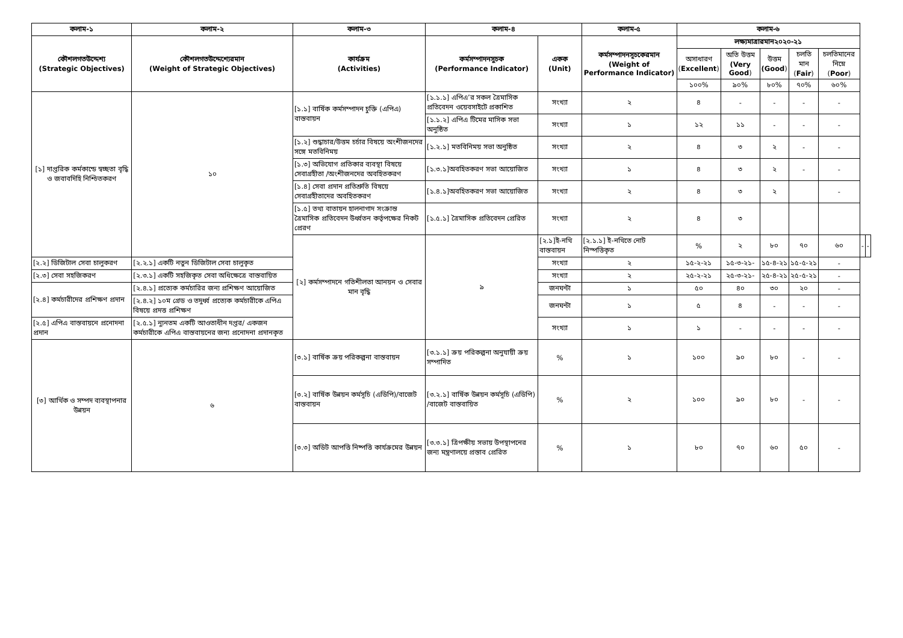| কলাম-১ | কলাম-২ | কলাম-৩ | কলাম-৪ | | কলাম-৫ | কলাম-৬ | | | | | | |
| --- | --- | --- | --- | --- | --- | --- | --- | --- | --- | --- | --- | --- |
| কৌশলগতউদ্দেশ্য (Strategic Objectives) | কৌশলগতউদ্দেশ্যেরমান (Weight of Strategic Objectives) | কার্যক্রম (Activities) | কর্মসম্পাদনসুচক (Performance Indicator) | একক (Unit) | কর্মসম্পাদনসূচকেরমান (Weight of Performance Indicator) | লক্ষ্যমাত্রারমান২০২০-২১ | | | | | | |
| | | | | | | অসাধারণ ( Excellent ) | অতি উত্তম (Very Good ) | উত্তম (Good ) | চলতি মান ( Fair ) | চলতিমানের নিম্নে ( Poor ) | | |
| | | | | | | ১০০% | ৯০% | ৮০% | ৭০% | ৬০% | | |
| [১] দাপ্তরিক কর্মকান্ডে স্বচ্ছতা বৃদ্ধি ও জবাবদিহি নিশ্চিতকরণ | ১০ | [১.১] বার্ষিক কর্মসম্পাদন চুক্তি (এপিএ) বাস্তবায়ন | [১.১.১] এপিএ’র সকল ত্রৈমাসিক প্রতিবেদন ওয়েবসাইটে প্রকাশিত | সংখ্যা | ২ | ৪ | - | - | - | - | | |
| | | | [১.১.২] এপিএ টিমের মাসিক সভা অনুষ্ঠিত | সংখ্যা | ১ | ১২ | ১১ | - | - | - | | |
| | | [১.২] শুদ্ধাচার/উত্তম চর্চার বিষয়ে অংশীজনদের সঙ্গে মতবিনিময় | [১.২.১] মতবিনিময় সভা অনুষ্ঠিত | সংখ্যা | ২ | ৪ | ৩ | ২ | - | - | | |
| | | [১.৩] অভিযোগ প্রতিকার ব্যবস্থা বিষয়ে সেবাগ্রহীতা /অংশীজনদের অবহিতকরণ | [১.৩.১]অবহিতকরণ সভা আয়োজিত | সংখ্যা | ১ | ৪ | ৩ | ২ | - | - | | |
| | | [১.৪] সেবা প্রদান প্রতিশ্রুতি বিষয়ে সেবাগ্রহীতাদের অবহিতকরণ | [১.৪.১]অবহিতকরণ সভা আয়োজিত | সংখ্যা | ২ | ৪ | ৩ | ২ | | - | | |
| | | [১.৫] তথ্য বাতায়ন হালনাগাদ সংক্রান্ত ত্রৈমাসিক প্রতিবেদন উর্ধ্বতন কর্তৃপক্ষের নিকট প্রেরণ | [১.৫.১] ত্রৈমাসিক প্রতিবেদন প্রেরিত | সংখ্যা | ২ | ৪ | ৩ | | | | | |
| | | [২] কর্মসম্পাদনে গতিশীলতা আনয়ন ও সেবার মান বৃদ্ধি | ৯ | [২.১]ই-নথি বাস্তবায়ন | [২.১.১] ই-নথিতে নোট নিস্পত্তিকৃত | % | ২ | ৮০ | ৭০ | ৬০ | - | - |
| [২.২] ডিজিটাল সেবা চালুকরণ | [২.২.১] একটি নতুন ডিজিটাল সেবা চালুকৃত | | | সংখ্যা | ২ | ১৫-২-২১ | ১৫-৩-২১- | ১৫-৪-২১ | ১৫-৫-২১ | - | | |
| [২.৩] সেবা সহজিকরণ | [২.৩.১] একটি সহজিকৃত সেবা অধিক্ষেত্রে বাস্তবায়িত | | | সংখ্যা | ২ | ২৫-২-২১ | ২৫-৩-২১- | ২৫-৪-২১ | ২৫-৫-২১ | - | | |
| [২.৪] কর্মচারীদের প্রশিক্ষণ প্রদান | [২.৪.১] প্রত্যেক কর্মচারির জন্য প্রশিক্ষণ আয়োজিত | | | জনঘন্টা | ১ | ৫০ | ৪০ | ৩০ | ২০ | - | | |
| | [২.৪.২] ১০ম গ্রেড ও তদুর্ধ্ব প্রত্যেক কর্মচারীকে এপিএ বিষয়ে প্রদত্ত প্রশিক্ষণ | | | জনঘন্টা | ১ | ৫ | ৪ | - | - | - | | |
| [২.৫] এপিএ বাস্তবায়নে প্রনোদনা প্রদান | [২.৫.১] ন্যুনতম একটি আওতাধীন দপ্তর/ একজন কর্মচারীকে এপিএ বাস্তবায়নের জন্য প্রনোদনা প্রদানকৃত | | | সংখ্যা | ১ | ১ | - | - | - | - | | |
| [৩] আর্থিক ও সম্পদ ব্যবস্থাপনার উন্নয়ন | ৬ | [৩.১] বার্ষিক ক্রয় পরিকল্পনা বাস্তবায়ন | [৩.১.১] ক্রয় পরিকল্পনা অনুযায়ী ক্রয় সম্পাদিত | % | ১ | ১০০ | ৯০ | ৮০ | - | - | | |
| | | [৩.২] বার্ষিক উন্নয়ন কর্মসূচি (এডিপি)/বাজেট বাস্তবায়ন | [৩.২.১] বার্ষিক উন্নয়ন কর্মসূচি (এডিপি) /বাজেট বাস্তবায়িত | % | ২ | ১০০ | ৯০ | ৮০ | - | - | | |
| | | [৩.৩] অডিট আপত্তি নিষ্পত্তি কার্যক্রমের উন্নয়ন | [৩.৩.১] ত্রিপক্ষীয় সভায় উপস্থাপনের জন্য মন্ত্রণালয়ে প্রস্তাব প্রেরিত | % | ১ | ৮০ | ৭০ | ৬০ | ৫০ | - | | |